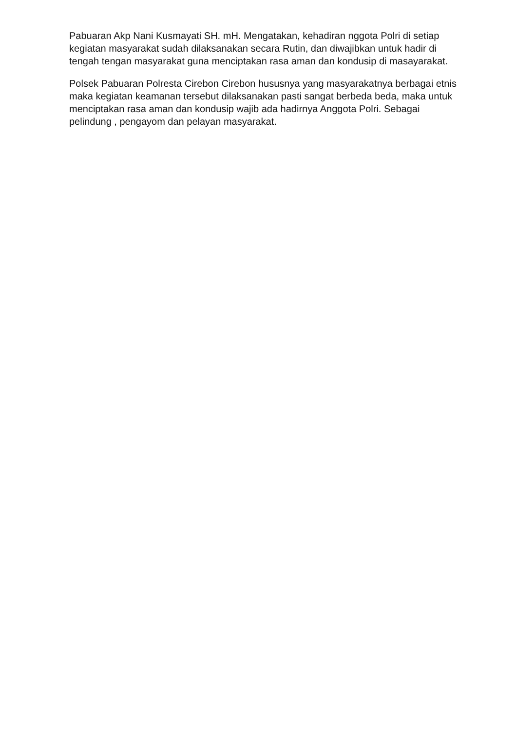Pabuaran Akp Nani Kusmayati SH. mH. Mengatakan, kehadiran nggota Polri di setiap kegiatan masyarakat sudah dilaksanakan secara Rutin, dan diwajibkan untuk hadir di tengah tengan masyarakat guna menciptakan rasa aman dan kondusip di masayarakat.
Polsek Pabuaran Polresta Cirebon Cirebon hususnya yang masyarakatnya berbagai etnis maka kegiatan keamanan tersebut dilaksanakan pasti sangat berbeda beda, maka untuk menciptakan rasa aman dan kondusip wajib ada hadirnya Anggota Polri. Sebagai pelindung , pengayom dan pelayan masyarakat.